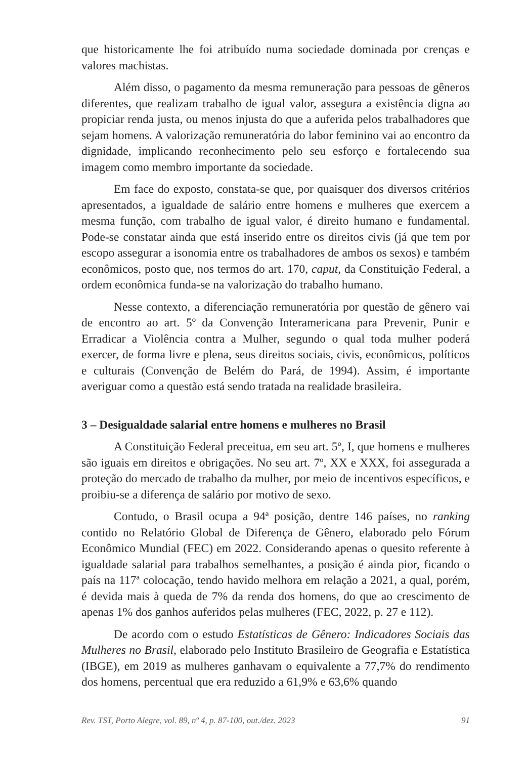que historicamente lhe foi atribuído numa sociedade dominada por crenças e valores machistas.
Além disso, o pagamento da mesma remuneração para pessoas de gêneros diferentes, que realizam trabalho de igual valor, assegura a existência digna ao propiciar renda justa, ou menos injusta do que a auferida pelos trabalhadores que sejam homens. A valorização remuneratória do labor feminino vai ao encontro da dignidade, implicando reconhecimento pelo seu esforço e fortalecendo sua imagem como membro importante da sociedade.
Em face do exposto, constata-se que, por quaisquer dos diversos critérios apresentados, a igualdade de salário entre homens e mulheres que exercem a mesma função, com trabalho de igual valor, é direito humano e fundamental. Pode-se constatar ainda que está inserido entre os direitos civis (já que tem por escopo assegurar a isonomia entre os trabalhadores de ambos os sexos) e também econômicos, posto que, nos termos do art. 170, caput, da Constituição Federal, a ordem econômica funda-se na valorização do trabalho humano.
Nesse contexto, a diferenciação remuneratória por questão de gênero vai de encontro ao art. 5º da Convenção Interamericana para Prevenir, Punir e Erradicar a Violência contra a Mulher, segundo o qual toda mulher poderá exercer, de forma livre e plena, seus direitos sociais, civis, econômicos, políticos e culturais (Convenção de Belém do Pará, de 1994). Assim, é importante averiguar como a questão está sendo tratada na realidade brasileira.
3 – Desigualdade salarial entre homens e mulheres no Brasil
A Constituição Federal preceitua, em seu art. 5º, I, que homens e mulheres são iguais em direitos e obrigações. No seu art. 7º, XX e XXX, foi assegurada a proteção do mercado de trabalho da mulher, por meio de incentivos específicos, e proibiu-se a diferença de salário por motivo de sexo.
Contudo, o Brasil ocupa a 94ª posição, dentre 146 países, no ranking contido no Relatório Global de Diferença de Gênero, elaborado pelo Fórum Econômico Mundial (FEC) em 2022. Considerando apenas o quesito referente à igualdade salarial para trabalhos semelhantes, a posição é ainda pior, ficando o país na 117ª colocação, tendo havido melhora em relação a 2021, a qual, porém, é devida mais à queda de 7% da renda dos homens, do que ao crescimento de apenas 1% dos ganhos auferidos pelas mulheres (FEC, 2022, p. 27 e 112).
De acordo com o estudo Estatísticas de Gênero: Indicadores Sociais das Mulheres no Brasil, elaborado pelo Instituto Brasileiro de Geografia e Estatística (IBGE), em 2019 as mulheres ganhavam o equivalente a 77,7% do rendimento dos homens, percentual que era reduzido a 61,9% e 63,6% quando
Rev. TST, Porto Alegre, vol. 89, nº 4, p. 87-100, out./dez. 2023 91